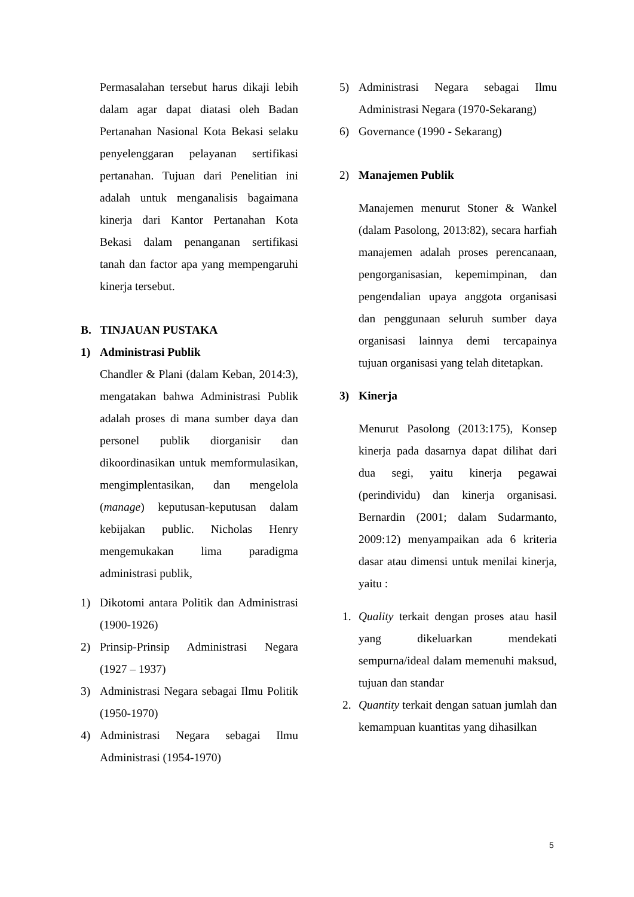Permasalahan tersebut harus dikaji lebih dalam agar dapat diatasi oleh Badan Pertanahan Nasional Kota Bekasi selaku penyelenggaran pelayanan sertifikasi pertanahan. Tujuan dari Penelitian ini adalah untuk menganalisis bagaimana kinerja dari Kantor Pertanahan Kota Bekasi dalam penanganan sertifikasi tanah dan factor apa yang mempengaruhi kinerja tersebut.
B. TINJAUAN PUSTAKA
1) Administrasi Publik
Chandler & Plani (dalam Keban, 2014:3), mengatakan bahwa Administrasi Publik adalah proses di mana sumber daya dan personel publik diorganisir dan dikoordinasikan untuk memformulasikan, mengimplentasikan, dan mengelola (manage) keputusan-keputusan dalam kebijakan public. Nicholas Henry mengemukakan lima paradigma administrasi publik,
1) Dikotomi antara Politik dan Administrasi (1900-1926)
2) Prinsip-Prinsip Administrasi Negara (1927 – 1937)
3) Administrasi Negara sebagai Ilmu Politik (1950-1970)
4) Administrasi Negara sebagai Ilmu Administrasi (1954-1970)
5) Administrasi Negara sebagai Ilmu Administrasi Negara (1970-Sekarang)
6) Governance (1990 - Sekarang)
2) Manajemen Publik
Manajemen menurut Stoner & Wankel (dalam Pasolong, 2013:82), secara harfiah manajemen adalah proses perencanaan, pengorganisasian, kepemimpinan, dan pengendalian upaya anggota organisasi dan penggunaan seluruh sumber daya organisasi lainnya demi tercapainya tujuan organisasi yang telah ditetapkan.
3) Kinerja
Menurut Pasolong (2013:175), Konsep kinerja pada dasarnya dapat dilihat dari dua segi, yaitu kinerja pegawai (perindividu) dan kinerja organisasi. Bernardin (2001; dalam Sudarmanto, 2009:12) menyampaikan ada 6 kriteria dasar atau dimensi untuk menilai kinerja, yaitu :
1. Quality terkait dengan proses atau hasil yang dikeluarkan mendekati sempurna/ideal dalam memenuhi maksud, tujuan dan standar
2. Quantity terkait dengan satuan jumlah dan kemampuan kuantitas yang dihasilkan
5